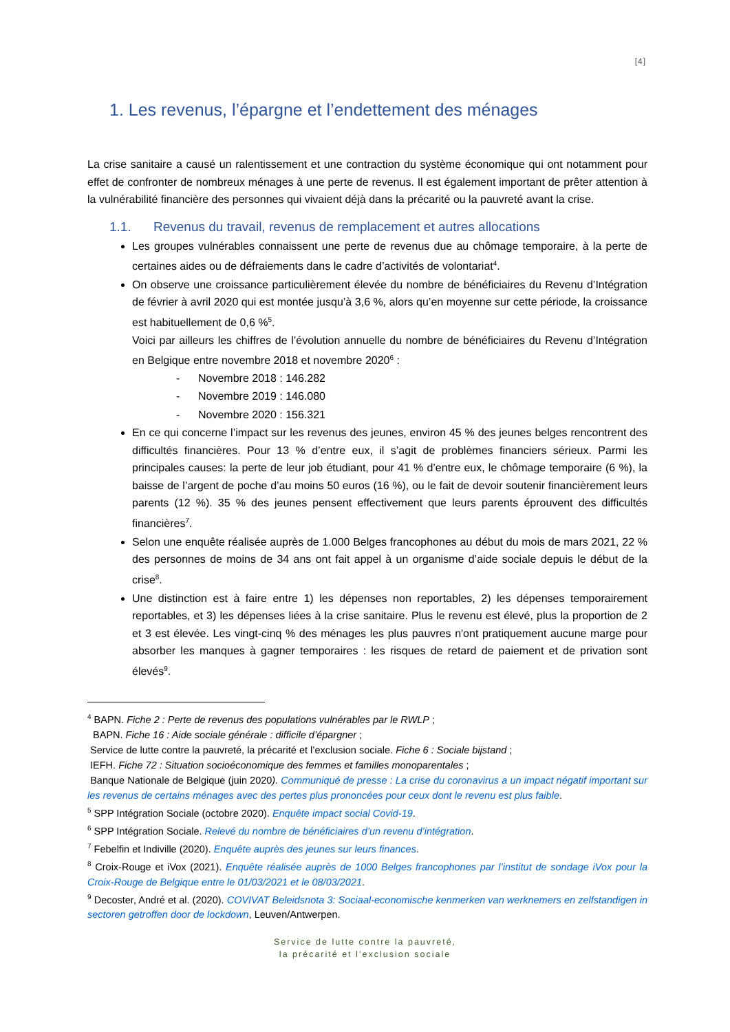[4]
1. Les revenus, l’épargne et l’endettement des ménages
La crise sanitaire a causé un ralentissement et une contraction du système économique qui ont notamment pour effet de confronter de nombreux ménages à une perte de revenus. Il est également important de prêter attention à la vulnérabilité financière des personnes qui vivaient déjà dans la précarité ou la pauvreté avant la crise.
1.1. Revenus du travail, revenus de remplacement et autres allocations
Les groupes vulnérables connaissent une perte de revenus due au chômage temporaire, à la perte de certaines aides ou de défraiements dans le cadre d’activités de volontariat<sup>4</sup>.
On observe une croissance particulièrement élevée du nombre de bénéficiaires du Revenu d’Intégration de février à avril 2020 qui est montée jusqu’à 3,6 %, alors qu’en moyenne sur cette période, la croissance est habituellement de 0,6 %<sup>5</sup>.
Voici par ailleurs les chiffres de l’évolution annuelle du nombre de bénéficiaires du Revenu d’Intégration en Belgique entre novembre 2018 et novembre 2020<sup>6</sup> :
- Novembre 2018 : 146.282
- Novembre 2019 : 146.080
- Novembre 2020 : 156.321
En ce qui concerne l’impact sur les revenus des jeunes, environ 45 % des jeunes belges rencontrent des difficultés financières. Pour 13 % d’entre eux, il s’agit de problèmes financiers sérieux. Parmi les principales causes: la perte de leur job étudiant, pour 41 % d’entre eux, le chômage temporaire (6 %), la baisse de l’argent de poche d’au moins 50 euros (16 %), ou le fait de devoir soutenir financièrement leurs parents (12 %). 35 % des jeunes pensent effectivement que leurs parents éprouvent des difficultés financières<sup>7</sup>.
Selon une enquête réalisée auprès de 1.000 Belges francophones au début du mois de mars 2021, 22 % des personnes de moins de 34 ans ont fait appel à un organisme d’aide sociale depuis le début de la crise<sup>8</sup>.
Une distinction est à faire entre 1) les dépenses non reportables, 2) les dépenses temporairement reportables, et 3) les dépenses liées à la crise sanitaire. Plus le revenu est élevé, plus la proportion de 2 et 3 est élevée. Les vingt-cinq % des ménages les plus pauvres n'ont pratiquement aucune marge pour absorber les manques à gagner temporaires : les risques de retard de paiement et de privation sont élevés<sup>9</sup>.
<sup>4</sup> BAPN. Fiche 2 : Perte de revenus des populations vulnérables par le RWLP ;
BAPN. Fiche 16 : Aide sociale générale : difficile d’épargner ;
Service de lutte contre la pauvreté, la précarité et l’exclusion sociale. Fiche 6 : Sociale bijstand ;
IEFH. Fiche 72 : Situation socioéconomique des femmes et familles monoparentales ;
Banque Nationale de Belgique (juin 2020). Communiqué de presse : La crise du coronavirus a un impact négatif important sur les revenus de certains ménages avec des pertes plus prononcées pour ceux dont le revenu est plus faible.
<sup>5</sup> SPP Intégration Sociale (octobre 2020). Enquête impact social Covid-19.
<sup>6</sup> SPP Intégration Sociale. Relevé du nombre de bénéficiaires d’un revenu d’intégration.
<sup>7</sup> Febelfin et Indiville (2020). Enquête auprès des jeunes sur leurs finances.
<sup>8</sup> Croix-Rouge et iVox (2021). Enquête réalisée auprès de 1000 Belges francophones par l’institut de sondage iVox pour la Croix-Rouge de Belgique entre le 01/03/2021 et le 08/03/2021.
<sup>9</sup> Decoster, André et al. (2020). COVIVAT Beleidsnota 3: Sociaal-economische kenmerken van werknemers en zelfstandigen in sectoren getroffen door de lockdown, Leuven/Antwerpen.
Service de lutte contre la pauvreté,
la précarité et l’exclusion sociale